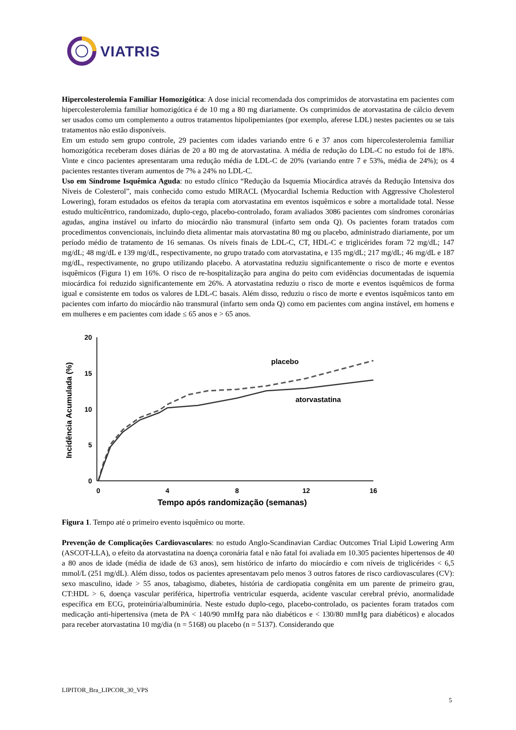VIATRIS
Hipercolesterolemia Familiar Homozigótica: A dose inicial recomendada dos comprimidos de atorvastatina em pacientes com hipercolesterolemia familiar homozigótica é de 10 mg a 80 mg diariamente. Os comprimidos de atorvastatina de cálcio devem ser usados como um complemento a outros tratamentos hipolipemiantes (por exemplo, aferese LDL) nestes pacientes ou se tais tratamentos não estão disponíveis.
Em um estudo sem grupo controle, 29 pacientes com idades variando entre 6 e 37 anos com hipercolesterolemia familiar homozigótica receberam doses diárias de 20 a 80 mg de atorvastatina. A média de redução do LDL-C no estudo foi de 18%. Vinte e cinco pacientes apresentaram uma redução média de LDL-C de 20% (variando entre 7 e 53%, média de 24%); os 4 pacientes restantes tiveram aumentos de 7% a 24% no LDL-C.
Uso em Síndrome Isquêmica Aguda: no estudo clínico “Redução da Isquemia Miocárdica através da Redução Intensiva dos Níveis de Colesterol”, mais conhecido como estudo MIRACL (Myocardial Ischemia Reduction with Aggressive Cholesterol Lowering), foram estudados os efeitos da terapia com atorvastatina em eventos isquêmicos e sobre a mortalidade total. Nesse estudo multicêntrico, randomizado, duplo-cego, placebo-controlado, foram avaliados 3086 pacientes com síndromes coronárias agudas, angina instável ou infarto do miocárdio não transmural (infarto sem onda Q). Os pacientes foram tratados com procedimentos convencionais, incluindo dieta alimentar mais atorvastatina 80 mg ou placebo, administrado diariamente, por um período médio de tratamento de 16 semanas. Os níveis finais de LDL-C, CT, HDL-C e triglicérides foram 72 mg/dL; 147 mg/dL; 48 mg/dL e 139 mg/dL, respectivamente, no grupo tratado com atorvastatina, e 135 mg/dL; 217 mg/dL; 46 mg/dL e 187 mg/dL, respectivamente, no grupo utilizando placebo. A atorvastatina reduziu significantemente o risco de morte e eventos isquêmicos (Figura 1) em 16%. O risco de re-hospitalização para angina do peito com evidências documentadas de isquemia miocárdica foi reduzido significantemente em 26%. A atorvastatina reduziu o risco de morte e eventos isquêmicos de forma igual e consistente em todos os valores de LDL-C basais. Além disso, reduziu o risco de morte e eventos isquêmicos tanto em pacientes com infarto do miocárdio não transmural (infarto sem onda Q) como em pacientes com angina instável, em homens e em mulheres e em pacientes com idade ≤ 65 anos e > 65 anos.
20
15
10
5
0
0
4
8
12
16
Tempo após randomização (semanas)
Incidência Acumulada (%)
placebo
atorvastatina
Figura 1. Tempo até o primeiro evento isquêmico ou morte.
Prevenção de Complicações Cardiovasculares: no estudo Anglo-Scandinavian Cardiac Outcomes Trial Lipid Lowering Arm (ASCOT-LLA), o efeito da atorvastatina na doença coronária fatal e não fatal foi avaliada em 10.305 pacientes hipertensos de 40 a 80 anos de idade (média de idade de 63 anos), sem histórico de infarto do miocárdio e com níveis de triglicérides < 6,5 mmol/L (251 mg/dL). Além disso, todos os pacientes apresentavam pelo menos 3 outros fatores de risco cardiovasculares (CV): sexo masculino, idade > 55 anos, tabagismo, diabetes, história de cardiopatia congênita em um parente de primeiro grau, CT:HDL > 6, doença vascular periférica, hipertrofia ventricular esquerda, acidente vascular cerebral prévio, anormalidade específica em ECG, proteinúria/albuminúria. Neste estudo duplo-cego, placebo-controlado, os pacientes foram tratados com medicação anti-hipertensiva (meta de PA < 140/90 mmHg para não diabéticos e < 130/80 mmHg para diabéticos) e alocados para receber atorvastatina 10 mg/dia (n = 5168) ou placebo (n = 5137). Considerando que
LIPITOR_Bra_LIPCOR_30_VPS
5